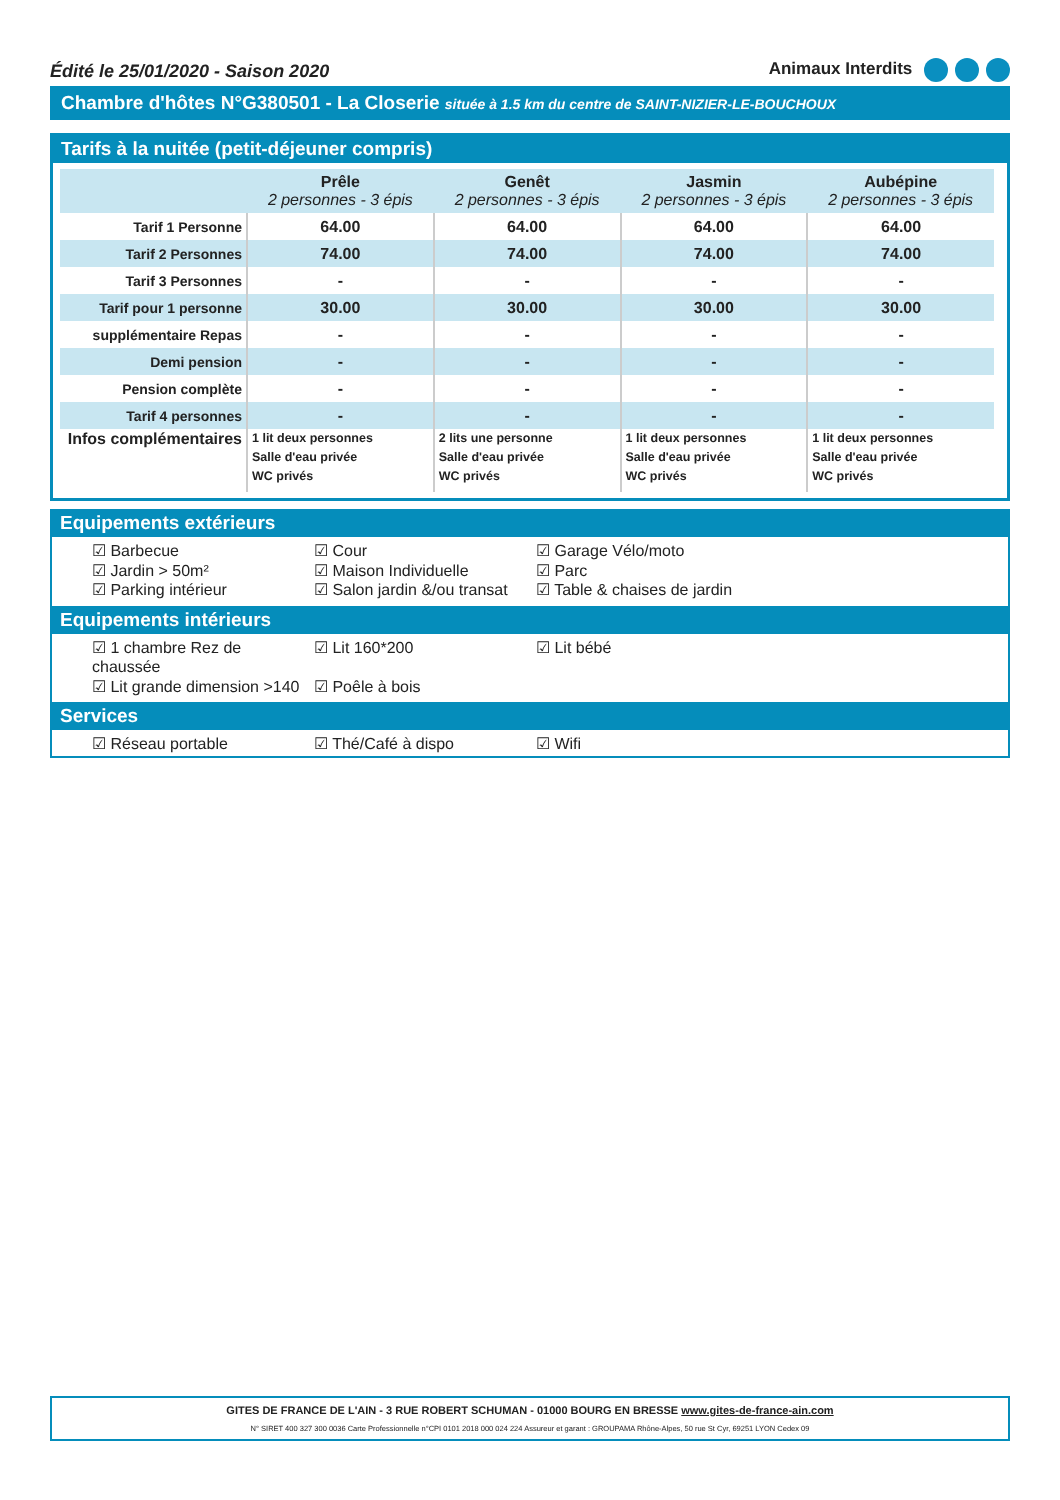Édité le 25/01/2020 - Saison 2020 Animaux Interdits
Chambre d'hôtes N°G380501 - La Closerie située à 1.5 km du centre de SAINT-NIZIER-LE-BOUCHOUX
Tarifs à la nuitée (petit-déjeuner compris)
| | Prêle 2 personnes - 3 épis | Genêt 2 personnes - 3 épis | Jasmin 2 personnes - 3 épis | Aubépine 2 personnes - 3 épis |
| --- | --- | --- | --- | --- |
| Tarif 1 Personne | 64.00 | 64.00 | 64.00 | 64.00 |
| Tarif 2 Personnes | 74.00 | 74.00 | 74.00 | 74.00 |
| Tarif 3 Personnes | - | - | - | - |
| Tarif pour 1 personne | 30.00 | 30.00 | 30.00 | 30.00 |
| supplémentaire Repas | - | - | - | - |
| Demi pension | - | - | - | - |
| Pension complète | - | - | - | - |
| Tarif 4 personnes | - | - | - | - |
| Infos complémentaires | 1 lit deux personnes Salle d'eau privée WC privés | 2 lits une personne Salle d'eau privée WC privés | 1 lit deux personnes Salle d'eau privée WC privés | 1 lit deux personnes Salle d'eau privée WC privés |
Equipements extérieurs
☑ Barbecue ☑ Cour ☑ Garage Vélo/moto ☑ Jardin > 50m² ☑ Maison Individuelle ☑ Parc ☑ Parking intérieur ☑ Salon jardin &/ou transat ☑ Table & chaises de jardin
Equipements intérieurs
☑ 1 chambre Rez de chaussée ☑ Lit 160*200 ☑ Lit bébé ☑ Lit grande dimension >140 ☑ Poêle à bois
Services
☑ Réseau portable ☑ Thé/Café à dispo ☑ Wifi
GITES DE FRANCE DE L'AIN - 3 RUE ROBERT SCHUMAN - 01000 BOURG EN BRESSE www.gites-de-france-ain.com
N° SIRET 400 327 300 0036 Carte Professionnelle n°CPI 0101 2018 000 024 224 Assureur et garant : GROUPAMA Rhône-Alpes, 50 rue St Cyr, 69251 LYON Cedex 09